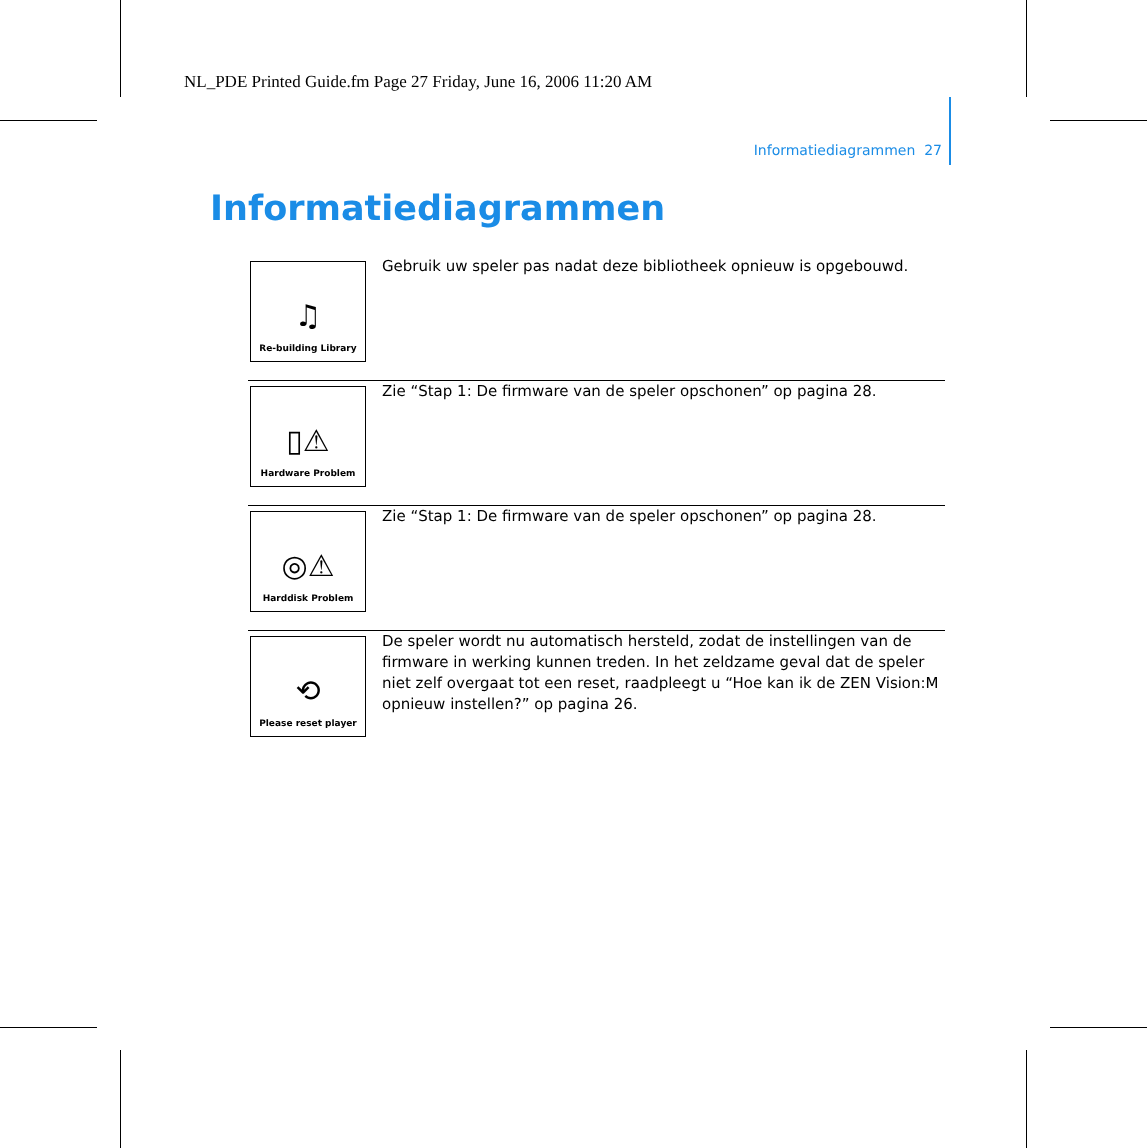NL_PDE Printed Guide.fm Page 27 Friday, June 16, 2006 11:20 AM
Informatiediagrammen 27
Informatiediagrammen
♫
Re-building Library
Gebruik uw speler pas nadat deze bibliotheek opnieuw is opgebouwd.
▯⚠
Hardware Problem
Zie “Stap 1: De firmware van de speler opschonen” op pagina 28.
◎⚠
Harddisk Problem
Zie “Stap 1: De firmware van de speler opschonen” op pagina 28.
⟲
Please reset player
De speler wordt nu automatisch hersteld, zodat de instellingen van de firmware in werking kunnen treden. In het zeldzame geval dat de speler niet zelf overgaat tot een reset, raadpleegt u “Hoe kan ik de ZEN Vision:M opnieuw instellen?” op pagina 26.